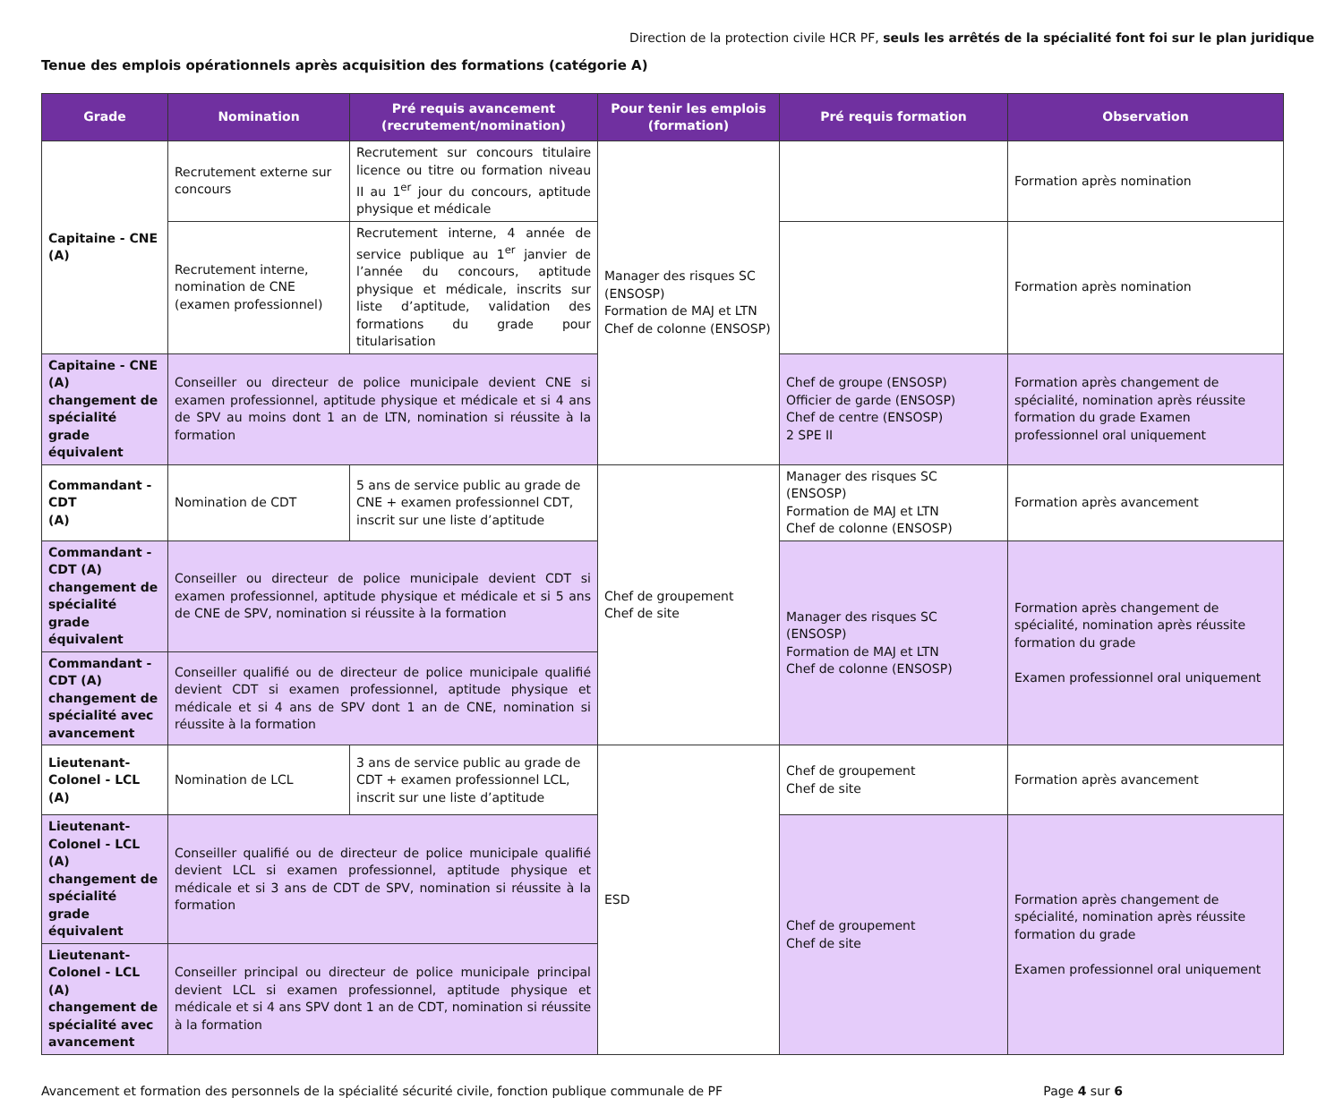Direction de la protection civile HCR PF, seuls les arrêtés de la spécialité font foi sur le plan juridique
Tenue des emplois opérationnels après acquisition des formations (catégorie A)
| Grade | Nomination | Pré requis avancement (recrutement/nomination) | Pour tenir les emplois (formation) | Pré requis formation | Observation |
| --- | --- | --- | --- | --- | --- |
| Capitaine - CNE (A) | Recrutement externe sur concours | Recrutement sur concours titulaire licence ou titre ou formation niveau II au 1<sup>er</sup> jour du concours, aptitude physique et médicale | Manager des risques SC (ENSOSP) Formation de MAJ et LTN Chef de colonne (ENSOSP) | | Formation après nomination |
| | Recrutement interne, nomination de CNE (examen professionnel) | Recrutement interne, 4 année de service publique au 1<sup>er</sup> janvier de l’année du concours, aptitude physique et médicale, inscrits sur liste d’aptitude, validation des formations du grade pour titularisation | | | Formation après nomination |
| Capitaine - CNE (A) changement de spécialité grade équivalent | Conseiller ou directeur de police municipale devient CNE si examen professionnel, aptitude physique et médicale et si 4 ans de SPV au moins dont 1 an de LTN, nomination si réussite à la formation | | | Chef de groupe (ENSOSP) Officier de garde (ENSOSP) Chef de centre (ENSOSP) 2 SPE II | Formation après changement de spécialité, nomination après réussite formation du grade Examen professionnel oral uniquement |
| Commandant - CDT (A) | Nomination de CDT | 5 ans de service public au grade de CNE + examen professionnel CDT, inscrit sur une liste d’aptitude | Chef de groupement Chef de site | Manager des risques SC (ENSOSP) Formation de MAJ et LTN Chef de colonne (ENSOSP) | Formation après avancement |
| Commandant - CDT (A) changement de spécialité grade équivalent | Conseiller ou directeur de police municipale devient CDT si examen professionnel, aptitude physique et médicale et si 5 ans de CNE de SPV, nomination si réussite à la formation | | | Manager des risques SC (ENSOSP) Formation de MAJ et LTN Chef de colonne (ENSOSP) | Formation après changement de spécialité, nomination après réussite formation du grade Examen professionnel oral uniquement |
| Commandant - CDT (A) changement de spécialité avec avancement | Conseiller qualifié ou de directeur de police municipale qualifié devient CDT si examen professionnel, aptitude physique et médicale et si 4 ans de SPV dont 1 an de CNE, nomination si réussite à la formation | | | | |
| Lieutenant-Colonel - LCL (A) | Nomination de LCL | 3 ans de service public au grade de CDT + examen professionnel LCL, inscrit sur une liste d’aptitude | ESD | Chef de groupement Chef de site | Formation après avancement |
| Lieutenant-Colonel - LCL (A) changement de spécialité grade équivalent | Conseiller qualifié ou de directeur de police municipale qualifié devient LCL si examen professionnel, aptitude physique et médicale et si 3 ans de CDT de SPV, nomination si réussite à la formation | | | Chef de groupement Chef de site | Formation après changement de spécialité, nomination après réussite formation du grade Examen professionnel oral uniquement |
| Lieutenant-Colonel - LCL (A) changement de spécialité avec avancement | Conseiller principal ou directeur de police municipale principal devient LCL si examen professionnel, aptitude physique et médicale et si 4 ans SPV dont 1 an de CDT, nomination si réussite à la formation | | | | |
Avancement et formation des personnels de la spécialité sécurité civile, fonction publique communale de PF Page 4 sur 6